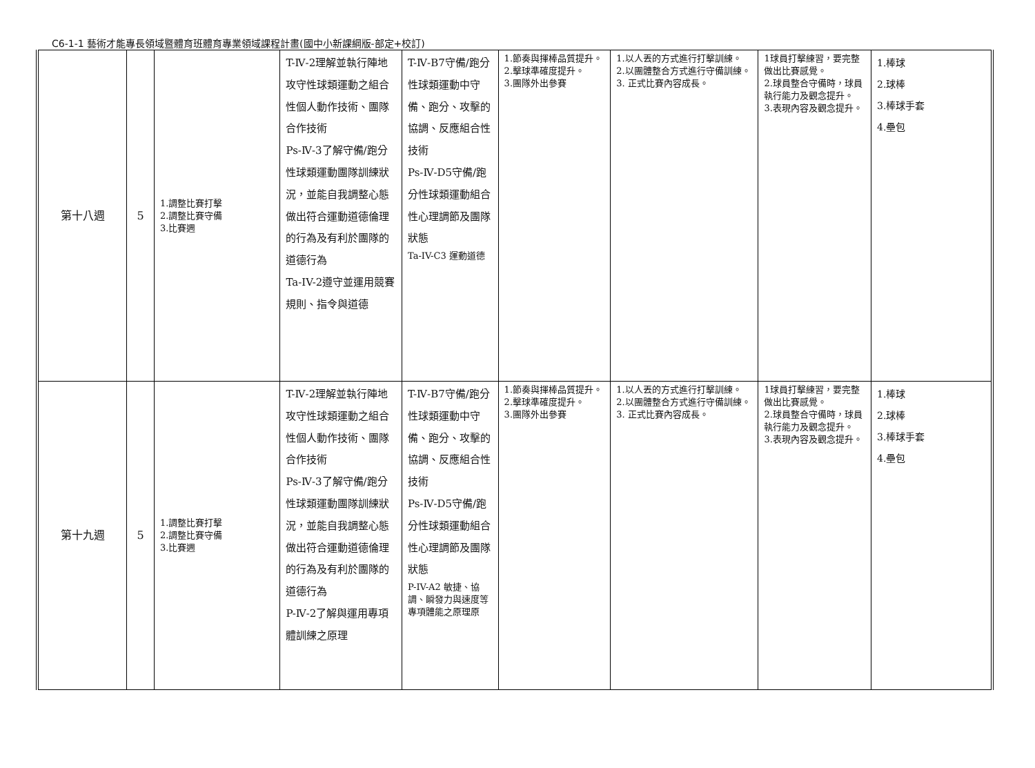C6-1-1 藝術才能專長領域暨體育班體育專業領域課程計畫(國中小新課綱版-部定+校訂)
| 第十八週 | 5 | 1.調整比賽打擊 2.調整比賽守備 3.比賽週 | T-Ⅳ-2理解並執行陣地攻守性球類運動之組合性個人動作技術、團隊合作技術 Ps-Ⅳ-3了解守備/跑分性球類運動團隊訓練狀況，並能自我調整心態做出符合運動道德倫理的行為及有利於團隊的道德行為 Ta-IV-2遵守並運用競賽規則、指令與道德 | T-Ⅳ-B7守備/跑分性球類運動中守備、跑分、攻擊的協調、反應組合性技術 Ps-Ⅳ-D5守備/跑分性球類運動組合性心理調節及團隊狀態 Ta-IV-C3 運動道德 | 1.節奏與揮棒品質提升。 2.擊球準確度提升。 3.團隊外出參賽 | 1.以人丟的方式進行打擊訓練。 2.以團體整合方式進行守備訓練。 3. 正式比賽內容成長。 | 1球員打擊練習，要完整做出比賽感覺。 2.球員整合守備時，球員執行能力及觀念提升。 3.表現內容及觀念提升。 | 1.棒球 2.球棒 3.棒球手套 4.壘包 |
| 第十九週 | 5 | 1.調整比賽打擊 2.調整比賽守備 3.比賽週 | T-Ⅳ-2理解並執行陣地攻守性球類運動之組合性個人動作技術、團隊合作技術 Ps-Ⅳ-3了解守備/跑分性球類運動團隊訓練狀況，並能自我調整心態做出符合運動道德倫理的行為及有利於團隊的道德行為 P-Ⅳ-2了解與運用專項體訓練之原理 | T-Ⅳ-B7守備/跑分性球類運動中守備、跑分、攻擊的協調、反應組合性技術 Ps-Ⅳ-D5守備/跑分性球類運動組合性心理調節及團隊狀態 P-IV-A2 敏捷、協調、瞬發力與速度等 專項體能之原理原 | 1.節奏與揮棒品質提升。 2.擊球準確度提升。 3.團隊外出參賽 | 1.以人丟的方式進行打擊訓練。 2.以團體整合方式進行守備訓練。 3. 正式比賽內容成長。 | 1球員打擊練習，要完整做出比賽感覺。 2.球員整合守備時，球員執行能力及觀念提升。 3.表現內容及觀念提升。 | 1.棒球 2.球棒 3.棒球手套 4.壘包 |